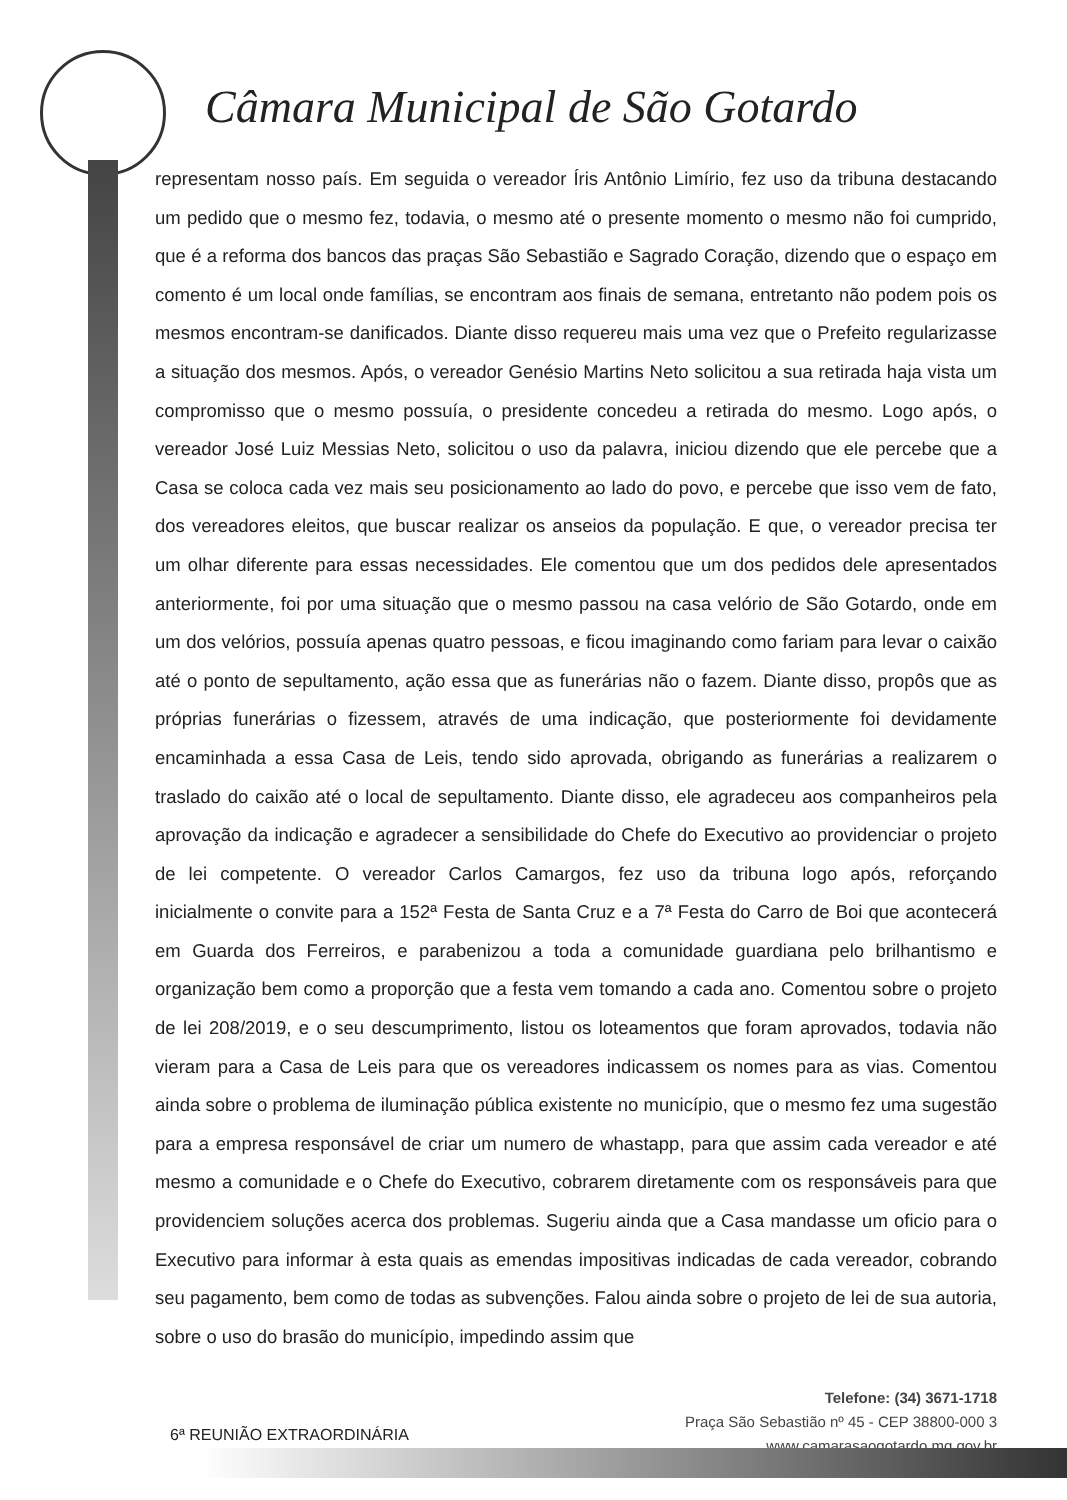Câmara Municipal de São Gotardo
representam nosso país. Em seguida o vereador Íris Antônio Limírio, fez uso da tribuna destacando um pedido que o mesmo fez, todavia, o mesmo até o presente momento o mesmo não foi cumprido, que é a reforma dos bancos das praças São Sebastião e Sagrado Coração, dizendo que o espaço em comento é um local onde famílias, se encontram aos finais de semana, entretanto não podem pois os mesmos encontram-se danificados. Diante disso requereu mais uma vez que o Prefeito regularizasse a situação dos mesmos. Após, o vereador Genésio Martins Neto solicitou a sua retirada haja vista um compromisso que o mesmo possuía, o presidente concedeu a retirada do mesmo. Logo após, o vereador José Luiz Messias Neto, solicitou o uso da palavra, iniciou dizendo que ele percebe que a Casa se coloca cada vez mais seu posicionamento ao lado do povo, e percebe que isso vem de fato, dos vereadores eleitos, que buscar realizar os anseios da população. E que, o vereador precisa ter um olhar diferente para essas necessidades. Ele comentou que um dos pedidos dele apresentados anteriormente, foi por uma situação que o mesmo passou na casa velório de São Gotardo, onde em um dos velórios, possuía apenas quatro pessoas, e ficou imaginando como fariam para levar o caixão até o ponto de sepultamento, ação essa que as funerárias não o fazem. Diante disso, propôs que as próprias funerárias o fizessem, através de uma indicação, que posteriormente foi devidamente encaminhada a essa Casa de Leis, tendo sido aprovada, obrigando as funerárias a realizarem o traslado do caixão até o local de sepultamento. Diante disso, ele agradeceu aos companheiros pela aprovação da indicação e agradecer a sensibilidade do Chefe do Executivo ao providenciar o projeto de lei competente. O vereador Carlos Camargos, fez uso da tribuna logo após, reforçando inicialmente o convite para a 152ª Festa de Santa Cruz e a 7ª Festa do Carro de Boi que acontecerá em Guarda dos Ferreiros, e parabenizou a toda a comunidade guardiana pelo brilhantismo e organização bem como a proporção que a festa vem tomando a cada ano. Comentou sobre o projeto de lei 208/2019, e o seu descumprimento, listou os loteamentos que foram aprovados, todavia não vieram para a Casa de Leis para que os vereadores indicassem os nomes para as vias. Comentou ainda sobre o problema de iluminação pública existente no município, que o mesmo fez uma sugestão para a empresa responsável de criar um numero de whastapp, para que assim cada vereador e até mesmo a comunidade e o Chefe do Executivo, cobrarem diretamente com os responsáveis para que providenciem soluções acerca dos problemas. Sugeriu ainda que a Casa mandasse um oficio para o Executivo para informar à esta quais as emendas impositivas indicadas de cada vereador, cobrando seu pagamento, bem como de todas as subvenções. Falou ainda sobre o projeto de lei de sua autoria, sobre o uso do brasão do município, impedindo assim que
6ª REUNIÃO EXTRAORDINÁRIA
Telefone: (34) 3671-1718
Praça São Sebastião nº 45 - CEP 38800-000 3
www.camarasaogotardo.mg.gov.br